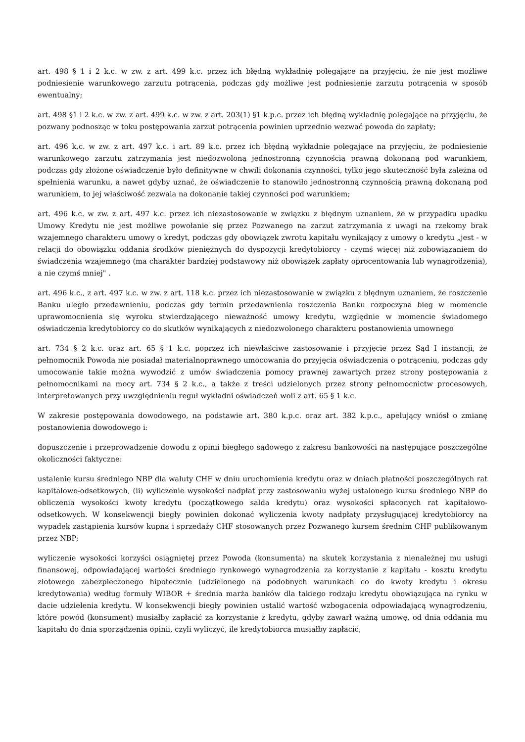art. 498 § 1 i 2 k.c. w zw. z art. 499 k.c. przez ich błędną wykładnię polegające na przyjęciu, że nie jest możliwe podniesienie warunkowego zarzutu potrącenia, podczas gdy możliwe jest podniesienie zarzutu potrącenia w sposób ewentualny;
art. 498 §1 i 2 k.c. w zw. z art. 499 k.c. w zw. z art. 203(1) §1 k.p.c. przez ich błędną wykładnię polegające na przyjęciu, że pozwany podnosząc w toku postępowania zarzut potrącenia powinien uprzednio wezwać powoda do zapłaty;
art. 496 k.c. w zw. z art. 497 k.c. i art. 89 k.c. przez ich błędną wykładnie polegające na przyjęciu, że podniesienie warunkowego zarzutu zatrzymania jest niedozwoloną jednostronną czynnością prawną dokonaną pod warunkiem, podczas gdy złożone oświadczenie było definitywne w chwili dokonania czynności, tylko jego skuteczność była zależna od spełnienia warunku, a nawet gdyby uznać, że oświadczenie to stanowiło jednostronną czynnością prawną dokonaną pod warunkiem, to jej właściwość zezwala na dokonanie takiej czynności pod warunkiem;
art. 496 k.c. w zw. z art. 497 k.c. przez ich niezastosowanie w związku z błędnym uznaniem, że w przypadku upadku Umowy Kredytu nie jest możliwe powołanie się przez Pozwanego na zarzut zatrzymania z uwagi na rzekomy brak wzajemnego charakteru umowy o kredyt, podczas gdy obowiązek zwrotu kapitału wynikający z umowy o kredytu „jest - w relacji do obowiązku oddania środków pieniężnych do dyspozycji kredytobiorcy - czymś więcej niż zobowiązaniem do świadczenia wzajemnego (ma charakter bardziej podstawowy niż obowiązek zapłaty oprocentowania lub wynagrodzenia), a nie czymś mniej" .
art. 496 k.c., z art. 497 k.c. w zw. z art. 118 k.c. przez ich niezastosowanie w związku z błędnym uznaniem, że roszczenie Banku uległo przedawnieniu, podczas gdy termin przedawnienia roszczenia Banku rozpoczyna bieg w momencie uprawomocnienia się wyroku stwierdzającego nieważność umowy kredytu, względnie w momencie świadomego oświadczenia kredytobiorcy co do skutków wynikających z niedozwolonego charakteru postanowienia umownego
art. 734 § 2 k.c. oraz art. 65 § 1 k.c. poprzez ich niewłaściwe zastosowanie i przyjęcie przez Sąd I instancji, że pełnomocnik Powoda nie posiadał materialnoprawnego umocowania do przyjęcia oświadczenia o potrąceniu, podczas gdy umocowanie takie można wywodzić z umów świadczenia pomocy prawnej zawartych przez strony postępowania z pełnomocnikami na mocy art. 734 § 2 k.c., a także z treści udzielonych przez strony pełnomocnictw procesowych, interpretowanych przy uwzględnieniu reguł wykładni oświadczeń woli z art. 65 § 1 k.c.
W zakresie postępowania dowodowego, na podstawie art. 380 k.p.c. oraz art. 382 k.p.c., apelujący wniósł o zmianę postanowienia dowodowego i:
dopuszczenie i przeprowadzenie dowodu z opinii biegłego sądowego z zakresu bankowości na następujące poszczególne okoliczności faktyczne:
ustalenie kursu średniego NBP dla waluty CHF w dniu uruchomienia kredytu oraz w dniach płatności poszczególnych rat kapitałowo-odsetkowych, (ii) wyliczenie wysokości nadpłat przy zastosowaniu wyżej ustalonego kursu średniego NBP do obliczenia wysokości kwoty kredytu (początkowego salda kredytu) oraz wysokości spłaconych rat kapitałowo-odsetkowych. W konsekwencji biegły powinien dokonać wyliczenia kwoty nadpłaty przysługującej kredytobiorcy na wypadek zastąpienia kursów kupna i sprzedaży CHF stosowanych przez Pozwanego kursem średnim CHF publikowanym przez NBP;
wyliczenie wysokości korzyści osiągniętej przez Powoda (konsumenta) na skutek korzystania z nienależnej mu usługi finansowej, odpowiadającej wartości średniego rynkowego wynagrodzenia za korzystanie z kapitału - kosztu kredytu złotowego zabezpieczonego hipotecznie (udzielonego na podobnych warunkach co do kwoty kredytu i okresu kredytowania) według formuły WIBOR + średnia marża banków dla takiego rodzaju kredytu obowiązująca na rynku w dacie udzielenia kredytu. W konsekwencji biegły powinien ustalić wartość wzbogacenia odpowiadającą wynagrodzeniu, które powód (konsument) musiałby zapłacić za korzystanie z kredytu, gdyby zawarł ważną umowę, od dnia oddania mu kapitału do dnia sporządzenia opinii, czyli wyliczyć, ile kredytobiorca musiałby zapłacić,